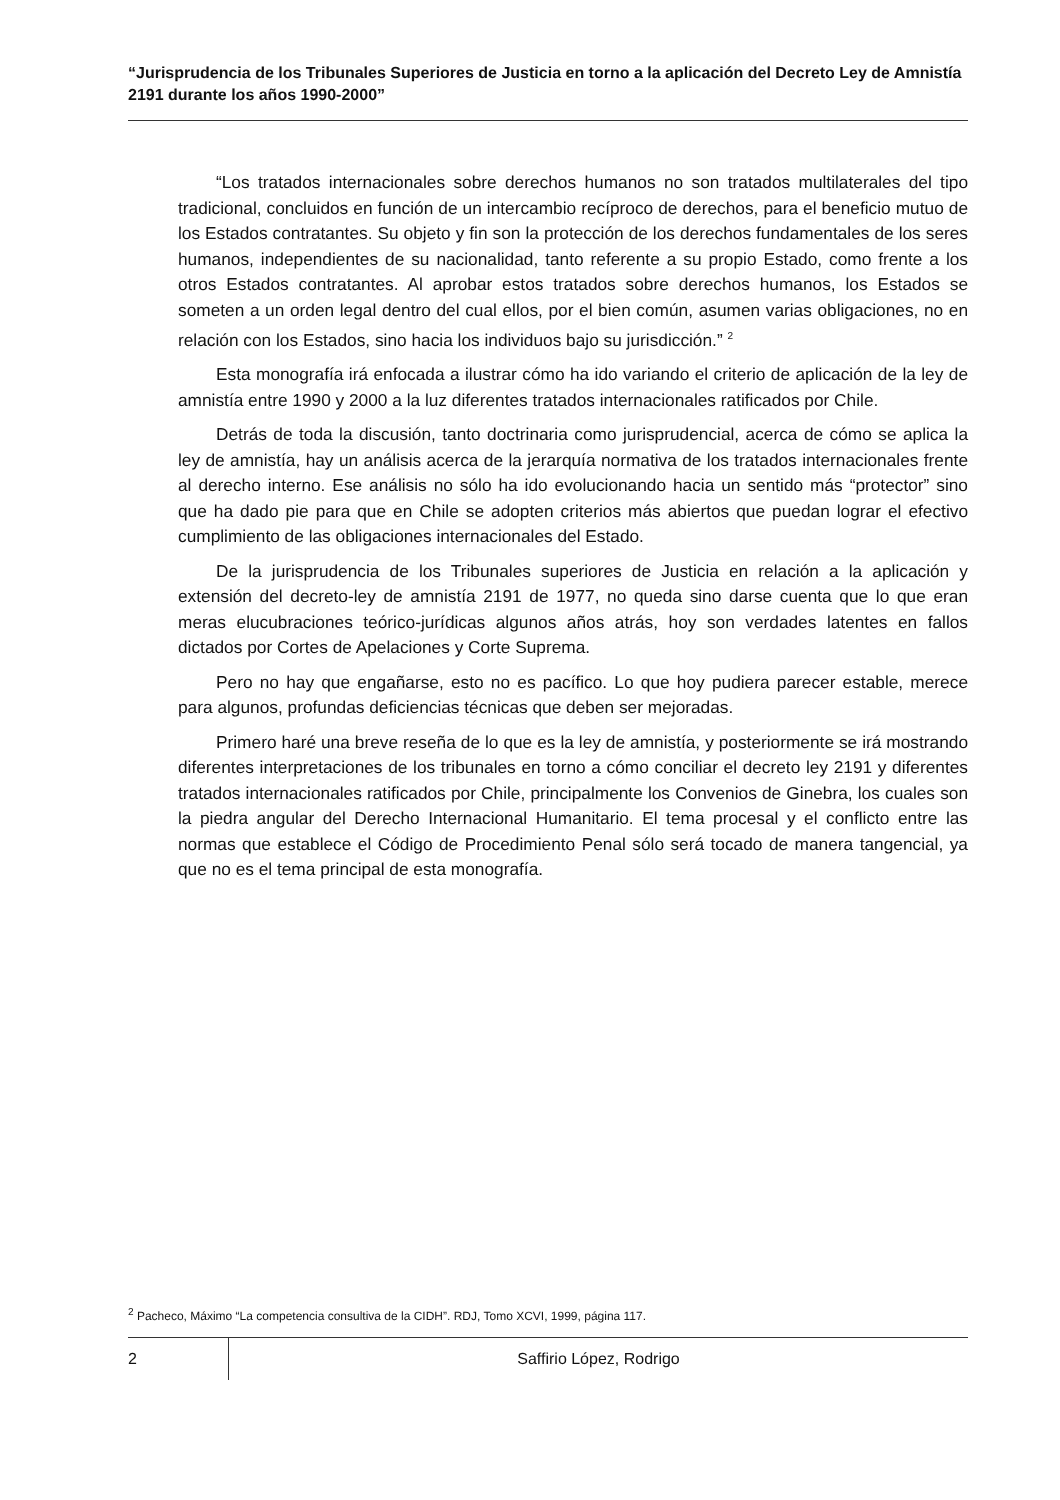“Jurisprudencia de los Tribunales Superiores de Justicia en torno a la aplicación del Decreto Ley de Amnistía 2191 durante los años 1990-2000”
“Los tratados internacionales sobre derechos humanos no son tratados multilaterales del tipo tradicional, concluidos en función de un intercambio recíproco de derechos, para el beneficio mutuo de los Estados contratantes. Su objeto y fin son la protección de los derechos fundamentales de los seres humanos, independientes de su nacionalidad, tanto referente a su propio Estado, como frente a los otros Estados contratantes. Al aprobar estos tratados sobre derechos humanos, los Estados se someten a un orden legal dentro del cual ellos, por el bien común, asumen varias obligaciones, no en relación con los Estados, sino hacia los individuos bajo su jurisdicción.” <sup>2</sup>
Esta monografía irá enfocada a ilustrar cómo ha ido variando el criterio de aplicación de la ley de amnistía entre 1990 y 2000 a la luz diferentes tratados internacionales ratificados por Chile.
Detrás de toda la discusión, tanto doctrinaria como jurisprudencial, acerca de cómo se aplica la ley de amnistía, hay un análisis acerca de la jerarquía normativa de los tratados internacionales frente al derecho interno. Ese análisis no sólo ha ido evolucionando hacia un sentido más “protector” sino que ha dado pie para que en Chile se adopten criterios más abiertos que puedan lograr el efectivo cumplimiento de las obligaciones internacionales del Estado.
De la jurisprudencia de los Tribunales superiores de Justicia en relación a la aplicación y extensión del decreto-ley de amnistía 2191 de 1977, no queda sino darse cuenta que lo que eran meras elucubraciones teórico-jurídicas algunos años atrás, hoy son verdades latentes en fallos dictados por Cortes de Apelaciones y Corte Suprema.
Pero no hay que engañarse, esto no es pacífico. Lo que hoy pudiera parecer estable, merece para algunos, profundas deficiencias técnicas que deben ser mejoradas.
Primero haré una breve reseña de lo que es la ley de amnistía, y posteriormente se irá mostrando diferentes interpretaciones de los tribunales en torno a cómo conciliar el decreto ley 2191 y diferentes tratados internacionales ratificados por Chile, principalmente los Convenios de Ginebra, los cuales son la piedra angular del Derecho Internacional Humanitario. El tema procesal y el conflicto entre las normas que establece el Código de Procedimiento Penal sólo será tocado de manera tangencial, ya que no es el tema principal de esta monografía.
<sup>2</sup> Pacheco, Máximo “La competencia consultiva de la CIDH”. RDJ, Tomo XCVI, 1999, página 117.
2
Saffirio López, Rodrigo